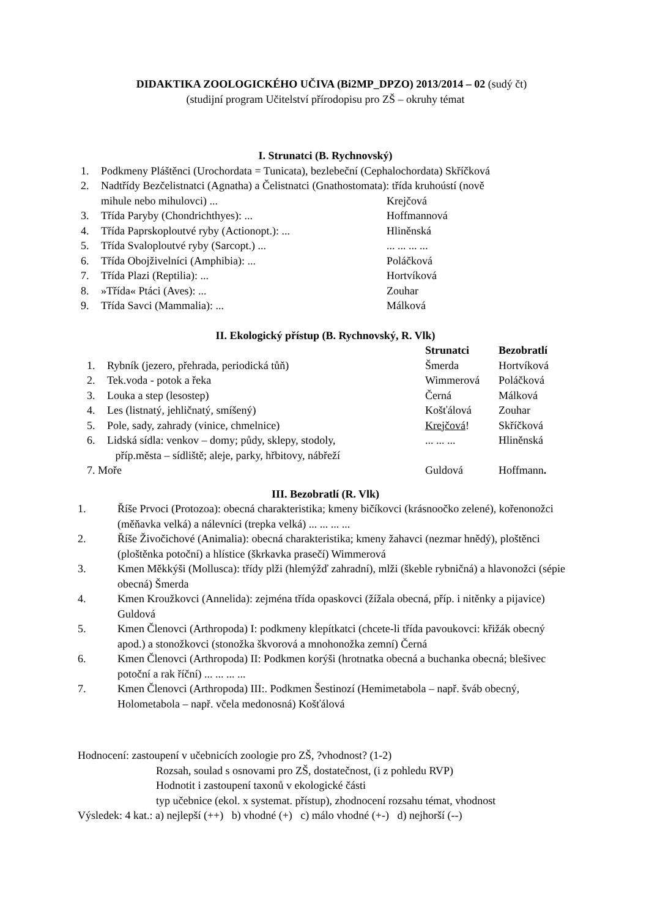DIDAKTIKA ZOOLOGICKÉHO UČIVA (Bi2MP_DPZO) 2013/2014 – 02 (sudý čt)
(studijní program Učitelství přírodopisu pro ZŠ – okruhy témat
I. Strunatci (B. Rychnovský)
| 1. | Podkmeny Pláštěnci (Urochordata = Tunicata), bezlebeční (Cephalochordata) Skříčková | |
| 2. | Nadtřídy Bezčelistnatci (Agnatha) a Čelistnatci (Gnathostomata): třída kruhoústí (nově | |
| | mihule nebo mihulovci) ... | Krejčová |
| 3. | Třída Paryby (Chondrichthyes): ... | Hoffmannová |
| 4. | Třída Paprskoploutvé ryby (Actionopt.): ... | Hliněnská |
| 5. | Třída Svaloploutvé ryby (Sarcopt.) ... | ... ... ... ... |
| 6. | Třída Obojživelníci (Amphibia): ... | Poláčková |
| 7. | Třída Plazi (Reptilia): ... | Hortvíková |
| 8. | »Třída« Ptáci (Aves): ... | Zouhar |
| 9. | Třída Savci (Mammalia): ... | Málková |
II. Ekologický přístup (B. Rychnovský, R. Vlk)
| | | Strunatci | Bezobratlí |
| 1. | Rybník (jezero, přehrada, periodická tůň) | Šmerda | Hortvíková |
| 2. | Tek.voda - potok a řeka | Wimmerová | Poláčková |
| 3. | Louka a step (lesostep) | Černá | Málková |
| 4. | Les (listnatý, jehličnatý, smíšený) | Košťálová | Zouhar |
| 5. | Pole, sady, zahrady (vinice, chmelnice) | Krejčová ! | Skříčková |
| 6. | Lidská sídla: venkov – domy; půdy, sklepy, stodoly, příp.města – sídliště; aleje, parky, hřbitovy, nábřeží | ... ... ... | Hliněnská |
| 7. Moře | | Guldová | Hoffmann . |
III. Bezobratlí (R. Vlk)
| 1. | Říše Prvoci (Protozoa): obecná charakteristika; kmeny bičíkovci (krásnoočko zelené), kořenonožci (měňavka velká) a nálevníci (trepka velká) ... ... ... ... |
| 2. | Říše Živočichové (Animalia): obecná charakteristika; kmeny žahavci (nezmar hnědý), ploštěnci (ploštěnka potoční) a hlístice (škrkavka prasečí) Wimmerová |
| 3. | Kmen Měkkýši (Mollusca): třídy plži (hlemýžď zahradní), mlži (škeble rybničná) a hlavonožci (sépie obecná) Šmerda |
| 4. | Kmen Kroužkovci (Annelida): zejména třída opaskovci (žížala obecná, příp. i nitěnky a pijavice) Guldová |
| 5. | Kmen Členovci (Arthropoda) I: podkmeny klepítkatci (chcete-li třída pavoukovci: křižák obecný apod.) a stonožkovci (stonožka škvorová a mnohonožka zemní) Černá |
| 6. | Kmen Členovci (Arthropoda) II: Podkmen korýši (hrotnatka obecná a buchanka obecná; blešivec potoční a rak říční) ... ... ... ... |
| 7. | Kmen Členovci (Arthropoda) III:. Podkmen Šestinozí (Hemimetabola – např. šváb obecný, Holometabola – např. včela medonosná) Košťálová |
Hodnocení: zastoupení v učebnicích zoologie pro ZŠ, ?vhodnost? (1-2)
Rozsah, soulad s osnovami pro ZŠ, dostatečnost, (i z pohledu RVP)
Hodnotit i zastoupení taxonů v ekologické části
typ učebnice (ekol. x systemat. přístup), zhodnocení rozsahu témat, vhodnost
Výsledek: 4 kat.: a) nejlepší (++) b) vhodné (+) c) málo vhodné (+-) d) nejhorší (--)